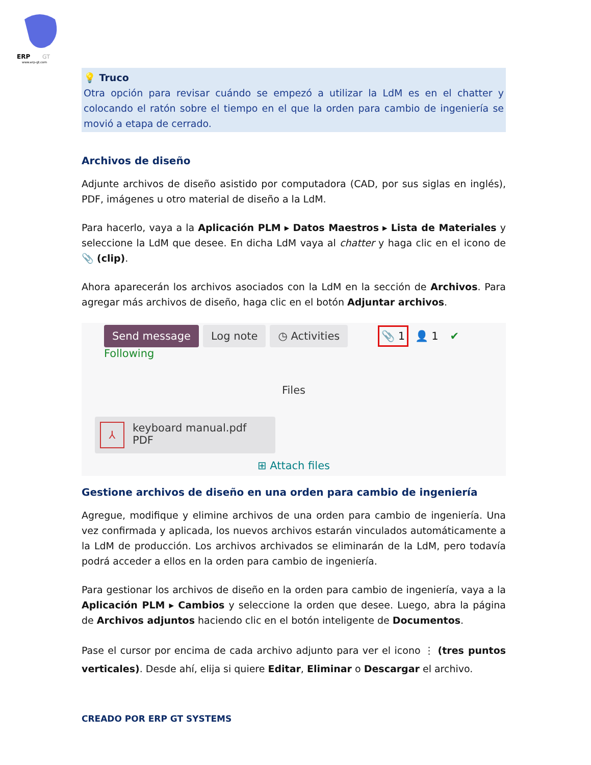ERP
GT
www.erp-gt.com
💡 Truco
Otra opción para revisar cuándo se empezó a utilizar la LdM es en el chatter y colocando el ratón sobre el tiempo en el que la orden para cambio de ingeniería se movió a etapa de cerrado.
Archivos de diseño
Adjunte archivos de diseño asistido por computadora (CAD, por sus siglas en inglés), PDF, imágenes u otro material de diseño a la LdM.
Para hacerlo, vaya a la Aplicación PLM ▸ Datos Maestros ▸ Lista de Materiales y seleccione la LdM que desee. En dicha LdM vaya al chatter y haga clic en el icono de 📎 (clip).
Ahora aparecerán los archivos asociados con la LdM en la sección de Archivos. Para agregar más archivos de diseño, haga clic en el botón Adjuntar archivos.
Send message Log note ◷ Activities 📎 1 👤 1 ✔ Following
Files
⅄
keyboard manual.pdf
PDF
⊞ Attach files
Gestione archivos de diseño en una orden para cambio de ingeniería
Agregue, modifique y elimine archivos de una orden para cambio de ingeniería. Una vez confirmada y aplicada, los nuevos archivos estarán vinculados automáticamente a la LdM de producción. Los archivos archivados se eliminarán de la LdM, pero todavía podrá acceder a ellos en la orden para cambio de ingeniería.
Para gestionar los archivos de diseño en la orden para cambio de ingeniería, vaya a la Aplicación PLM ▸ Cambios y seleccione la orden que desee. Luego, abra la página de Archivos adjuntos haciendo clic en el botón inteligente de Documentos.
Pase el cursor por encima de cada archivo adjunto para ver el icono ⋮ (tres puntos verticales). Desde ahí, elija si quiere Editar, Eliminar o Descargar el archivo.
CREADO POR ERP GT SYSTEMS